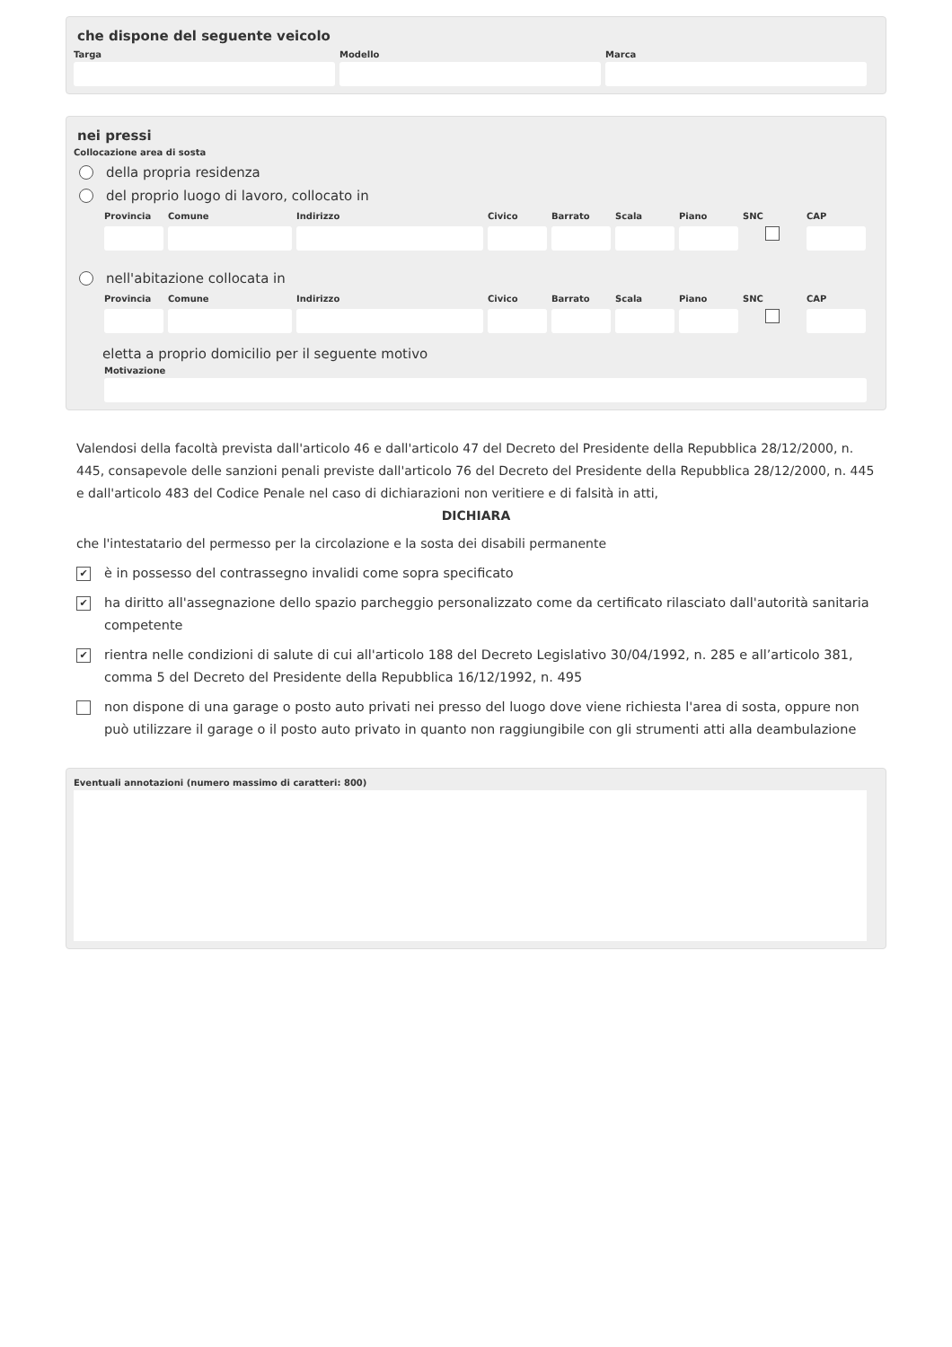che dispone del seguente veicolo
Targa Modello Marca
nei pressi
Collocazione area di sosta
della propria residenza
del proprio luogo di lavoro, collocato in
Provincia
Comune Indirizzo Civico Barrato
Scala Piano SNC CAP
nell'abitazione collocata in
Provincia
Comune Indirizzo Civico Barrato
Scala Piano SNC CAP
eletta a proprio domicilio per il seguente motivo
Motivazione
Valendosi della facoltà prevista dall'articolo 46 e dall'articolo 47 del Decreto del Presidente della Repubblica 28/12/2000, n. 445, consapevole delle sanzioni penali previste dall'articolo 76 del Decreto del Presidente della Repubblica 28/12/2000, n. 445 e dall'articolo 483 del Codice Penale nel caso di dichiarazioni non veritiere e di falsità in atti,
DICHIARA
che l'intestatario del permesso per la circolazione e la sosta dei disabili permanente
✔ è in possesso del contrassegno invalidi come sopra specificato
✔ ha diritto all'assegnazione dello spazio parcheggio personalizzato come da certificato rilasciato dall'autorità sanitaria competente
✔ rientra nelle condizioni di salute di cui all'articolo 188 del Decreto Legislativo 30/04/1992, n. 285 e all’articolo 381, comma 5 del Decreto del Presidente della Repubblica 16/12/1992, n. 495
non dispone di una garage o posto auto privati nei presso del luogo dove viene richiesta l'area di sosta, oppure non può utilizzare il garage o il posto auto privato in quanto non raggiungibile con gli strumenti atti alla deambulazione
Eventuali annotazioni (numero massimo di caratteri: 800)